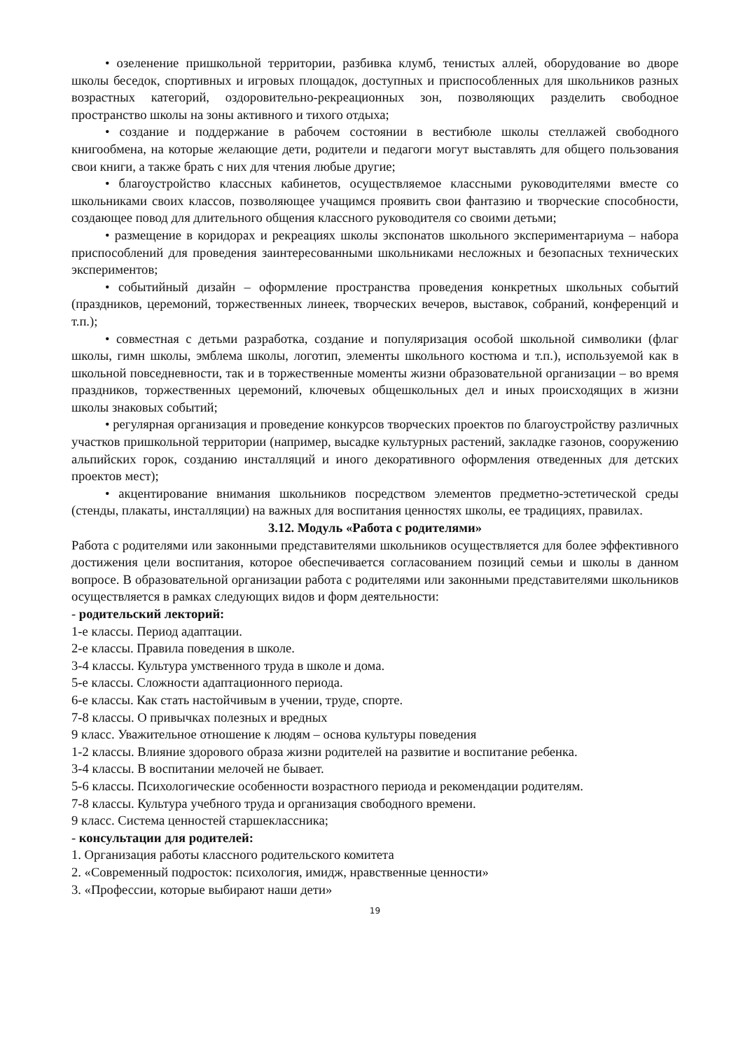• озеленение пришкольной территории, разбивка клумб, тенистых аллей, оборудование во дворе школы беседок, спортивных и игровых площадок, доступных и приспособленных для школьников разных возрастных категорий, оздоровительно-рекреационных зон, позволяющих разделить свободное пространство школы на зоны активного и тихого отдыха;
• создание и поддержание в рабочем состоянии в вестибюле школы стеллажей свободного книгообмена, на которые желающие дети, родители и педагоги могут выставлять для общего пользования свои книги, а также брать с них для чтения любые другие;
• благоустройство классных кабинетов, осуществляемое классными руководителями вместе со школьниками своих классов, позволяющее учащимся проявить свои фантазию и творческие способности, создающее повод для длительного общения классного руководителя со своими детьми;
• размещение в коридорах и рекреациях школы экспонатов школьного экспериментариума – набора приспособлений для проведения заинтересованными школьниками несложных и безопасных технических экспериментов;
• событийный дизайн – оформление пространства проведения конкретных школьных событий (праздников, церемоний, торжественных линеек, творческих вечеров, выставок, собраний, конференций и т.п.);
• совместная с детьми разработка, создание и популяризация особой школьной символики (флаг школы, гимн школы, эмблема школы, логотип, элементы школьного костюма и т.п.), используемой как в школьной повседневности, так и в торжественные моменты жизни образовательной организации – во время праздников, торжественных церемоний, ключевых общешкольных дел и иных происходящих в жизни школы знаковых событий;
• регулярная организация и проведение конкурсов творческих проектов по благоустройству различных участков пришкольной территории (например, высадке культурных растений, закладке газонов, сооружению альпийских горок, созданию инсталляций и иного декоративного оформления отведенных для детских проектов мест);
• акцентирование внимания школьников посредством элементов предметно-эстетической среды (стенды, плакаты, инсталляции) на важных для воспитания ценностях школы, ее традициях, правилах.
3.12. Модуль «Работа с родителями»
Работа с родителями или законными представителями школьников осуществляется для более эффективного достижения цели воспитания, которое обеспечивается согласованием позиций семьи и школы в данном вопросе. В образовательной организации работа с родителями или законными представителями школьников осуществляется в рамках следующих видов и форм деятельности:
- родительский лекторий:
1-е классы. Период адаптации.
2-е классы. Правила поведения в школе.
3-4 классы. Культура умственного труда в школе и дома.
5-е классы. Сложности адаптационного периода.
6-е классы. Как стать настойчивым в учении, труде, спорте.
7-8 классы. О привычках полезных и вредных
9 класс. Уважительное отношение к людям – основа культуры поведения
1-2 классы. Влияние здорового образа жизни родителей на развитие и воспитание ребенка.
3-4 классы. В воспитании мелочей не бывает.
5-6 классы. Психологические особенности возрастного периода и рекомендации родителям.
7-8 классы. Культура учебного труда и организация свободного времени.
9 класс. Система ценностей старшеклассника;
- консультации для родителей:
1. Организация работы классного родительского комитета
2. «Современный подросток: психология, имидж, нравственные ценности»
3. «Профессии, которые выбирают наши дети»
19